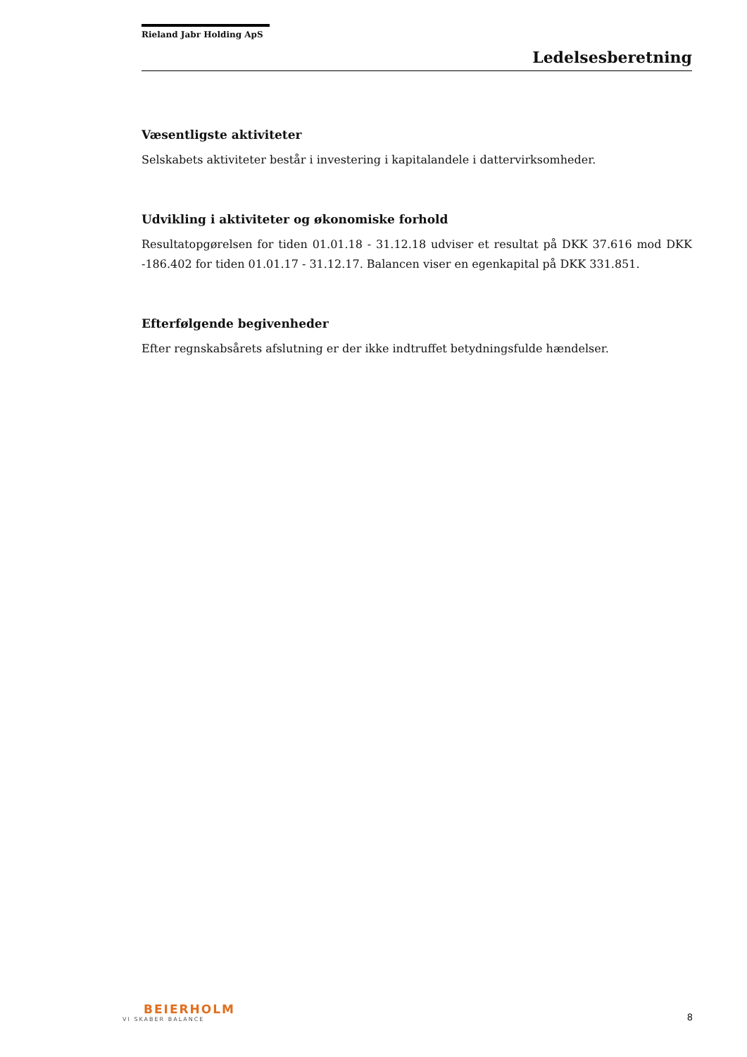Rieland Jabr Holding ApS
Ledelsesberetning
Væsentligste aktiviteter
Selskabets aktiviteter består i investering i kapitalandele i dattervirksomheder.
Udvikling i aktiviteter og økonomiske forhold
Resultatopgørelsen for tiden 01.01.18 - 31.12.18 udviser et resultat på DKK 37.616 mod DKK -186.402 for tiden 01.01.17 - 31.12.17. Balancen viser en egenkapital på DKK 331.851.
Efterfølgende begivenheder
Efter regnskabsårets afslutning er der ikke indtruffet betydningsfulde hændelser.
BEIERHOLM
VI SKABER BALANCE
8